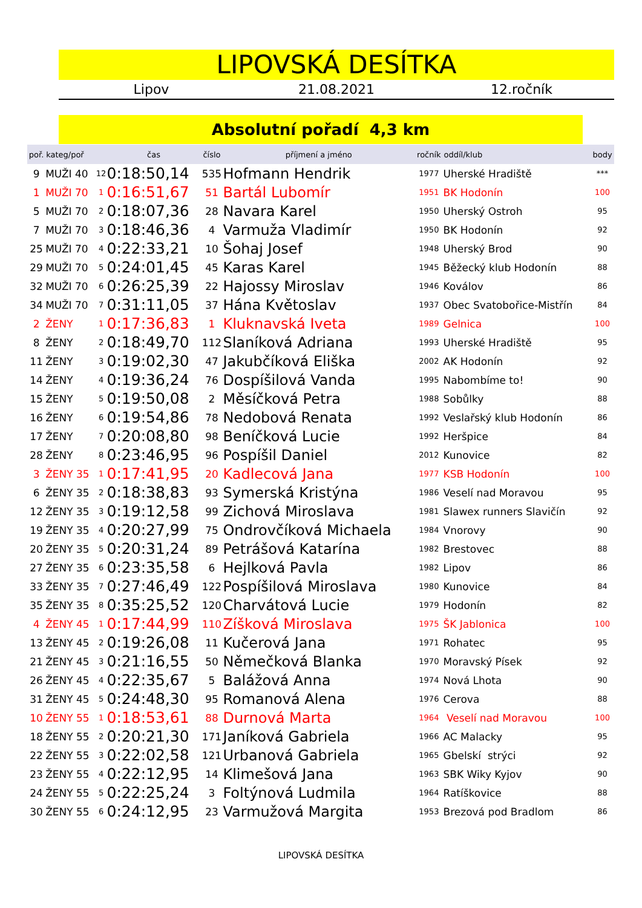LIPOVSKÁ DESÍTKA
Lipov 21.08.2021 12.ročník
Absolutní pořadí 4,3 km
| poř. | kateg/poř | | čas | číslo | příjmení a jméno | ročník | oddíl/klub | body |
| --- | --- | --- | --- | --- | --- | --- | --- | --- |
| 9 | MUŽI 40 | 12 | 0:18:50,14 | 535 | Hofmann Hendrik | 1977 | Uherské Hradiště | *** |
| 1 | MUŽI 70 | 1 | 0:16:51,67 | 51 | Bartál Lubomír | 1951 | BK Hodonín | 100 |
| 5 | MUŽI 70 | 2 | 0:18:07,36 | 28 | Navara Karel | 1950 | Uherský Ostroh | 95 |
| 7 | MUŽI 70 | 3 | 0:18:46,36 | 4 | Varmuža Vladimír | 1950 | BK Hodonín | 92 |
| 25 | MUŽI 70 | 4 | 0:22:33,21 | 10 | Šohaj Josef | 1948 | Uherský Brod | 90 |
| 29 | MUŽI 70 | 5 | 0:24:01,45 | 45 | Karas Karel | 1945 | Běžecký klub Hodonín | 88 |
| 32 | MUŽI 70 | 6 | 0:26:25,39 | 22 | Hajossy Miroslav | 1946 | Koválov | 86 |
| 34 | MUŽI 70 | 7 | 0:31:11,05 | 37 | Hána Květoslav | 1937 | Obec Svatobořice-Mistřín | 84 |
| 2 | ŽENY | 1 | 0:17:36,83 | 1 | Kluknavská Iveta | 1989 | Gelnica | 100 |
| 8 | ŽENY | 2 | 0:18:49,70 | 112 | Slaníková Adriana | 1993 | Uherské Hradiště | 95 |
| 11 | ŽENY | 3 | 0:19:02,30 | 47 | Jakubčíková Eliška | 2002 | AK Hodonín | 92 |
| 14 | ŽENY | 4 | 0:19:36,24 | 76 | Dospíšilová Vanda | 1995 | Nabombíme to! | 90 |
| 15 | ŽENY | 5 | 0:19:50,08 | 2 | Měsíčková Petra | 1988 | Sobůlky | 88 |
| 16 | ŽENY | 6 | 0:19:54,86 | 78 | Nedobová Renata | 1992 | Veslařský klub Hodonín | 86 |
| 17 | ŽENY | 7 | 0:20:08,80 | 98 | Beníčková Lucie | 1992 | Heršpice | 84 |
| 28 | ŽENY | 8 | 0:23:46,95 | 96 | Pospíšil Daniel | 2012 | Kunovice | 82 |
| 3 | ŽENY 35 | 1 | 0:17:41,95 | 20 | Kadlecová Jana | 1977 | KSB Hodonín | 100 |
| 6 | ŽENY 35 | 2 | 0:18:38,83 | 93 | Symerská Kristýna | 1986 | Veselí nad Moravou | 95 |
| 12 | ŽENY 35 | 3 | 0:19:12,58 | 99 | Zichová Miroslava | 1981 | Slawex runners Slavičín | 92 |
| 19 | ŽENY 35 | 4 | 0:20:27,99 | 75 | Ondrovčíková Michaela | 1984 | Vnorovy | 90 |
| 20 | ŽENY 35 | 5 | 0:20:31,24 | 89 | Petrášová Katarína | 1982 | Brestovec | 88 |
| 27 | ŽENY 35 | 6 | 0:23:35,58 | 6 | Hejlková Pavla | 1982 | Lipov | 86 |
| 33 | ŽENY 35 | 7 | 0:27:46,49 | 122 | Pospíšilová Miroslava | 1980 | Kunovice | 84 |
| 35 | ŽENY 35 | 8 | 0:35:25,52 | 120 | Charvátová Lucie | 1979 | Hodonín | 82 |
| 4 | ŽENY 45 | 1 | 0:17:44,99 | 110 | Zíšková Miroslava | 1975 | ŠK Jablonica | 100 |
| 13 | ŽENY 45 | 2 | 0:19:26,08 | 11 | Kučerová Jana | 1971 | Rohatec | 95 |
| 21 | ŽENY 45 | 3 | 0:21:16,55 | 50 | Němečková Blanka | 1970 | Moravský Písek | 92 |
| 26 | ŽENY 45 | 4 | 0:22:35,67 | 5 | Balážová Anna | 1974 | Nová Lhota | 90 |
| 31 | ŽENY 45 | 5 | 0:24:48,30 | 95 | Romanová Alena | 1976 | Cerova | 88 |
| 10 | ŽENY 55 | 1 | 0:18:53,61 | 88 | Durnová Marta | 1964 | Veselí nad Moravou | 100 |
| 18 | ŽENY 55 | 2 | 0:20:21,30 | 171 | Janíková Gabriela | 1966 | AC Malacky | 95 |
| 22 | ŽENY 55 | 3 | 0:22:02,58 | 121 | Urbanová Gabriela | 1965 | Gbelskí strýci | 92 |
| 23 | ŽENY 55 | 4 | 0:22:12,95 | 14 | Klimešová Jana | 1963 | SBK Wiky Kyjov | 90 |
| 24 | ŽENY 55 | 5 | 0:22:25,24 | 3 | Foltýnová Ludmila | 1964 | Ratíškovice | 88 |
| 30 | ŽENY 55 | 6 | 0:24:12,95 | 23 | Varmužová Margita | 1953 | Brezová pod Bradlom | 86 |
LIPOVSKÁ DESÍTKA